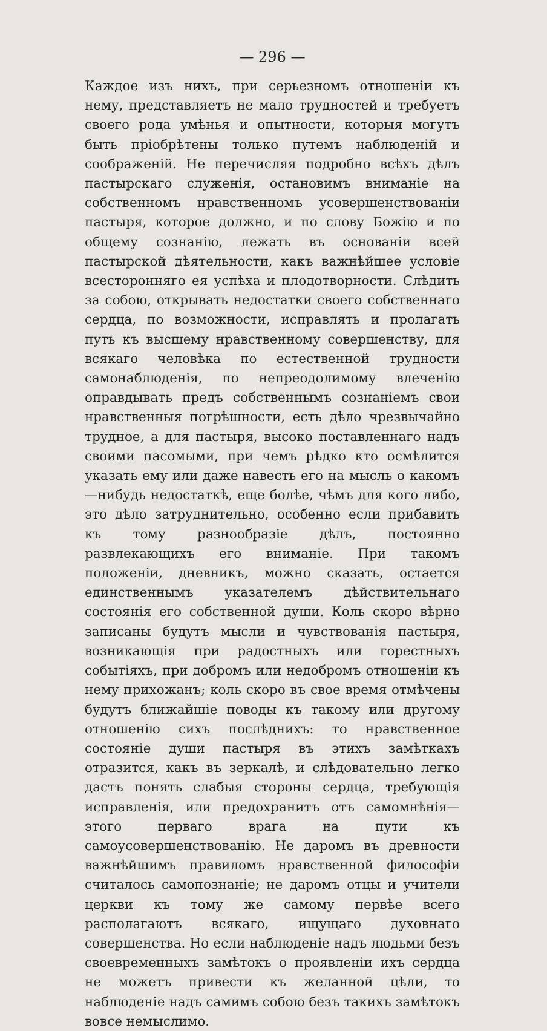— 296 —
Каждое изъ нихъ, при серьезномъ отношеніи къ нему, представляетъ не мало трудностей и требуетъ своего рода умѣнья и опытности, которыя могутъ быть пріобрѣтены только путемъ наблюденій и соображеній. Не перечисляя подробно всѣхъ дѣлъ пастырскаго служенія, остановимъ вниманіе на собственномъ нравственномъ усовершенствованіи пастыря, которое должно, и по слову Божію и по общему сознанію, лежать въ основаніи всей пастырской дѣятельности, какъ важнѣйшее условіе всесторонняго ея успѣха и плодотворности. Слѣдить за собою, открывать недостатки своего собственнаго сердца, по возможности, исправлять и пролагать путь къ высшему нравственному совершенству, для всякаго человѣка по естественной трудности самонаблюденія, по непреодолимому влеченію оправдывать предъ собственнымъ сознаніемъ свои нравственныя погрѣшности, есть дѣло чрезвычайно трудное, а для пастыря, высоко поставленнаго надъ своими пасомыми, при чемъ рѣдко кто осмѣлится указать ему или даже навесть его на мысль о какомъ—нибудь недостаткѣ, еще болѣе, чѣмъ для кого либо, это дѣло затруднительно, особенно если прибавить къ тому разнообразіе дѣлъ, постоянно развлекающихъ его вниманіе. При такомъ положеніи, дневникъ, можно сказать, остается единственнымъ указателемъ дѣйствительнаго состоянія его собственной души. Коль скоро вѣрно записаны будутъ мысли и чувствованія пастыря, возникающія при радостныхъ или горестныхъ событіяхъ, при добромъ или недобромъ отношеніи къ нему прихожанъ; коль скоро въ свое время отмѣчены будутъ ближайшіе поводы къ такому или другому отношенію сихъ послѣднихъ: то нравственное состояніе души пастыря въ этихъ замѣткахъ отразится, какъ въ зеркалѣ, и слѣдовательно легко дастъ понять слабыя стороны сердца, требующія исправленія, или предохранитъ отъ самомнѣнія—этого перваго врага на пути къ самоусовершенствованію. Не даромъ въ древности важнѣйшимъ правиломъ нравственной философіи считалось самопознаніе; не даромъ отцы и учители церкви къ тому же самому первѣе всего располагаютъ всякаго, ищущаго духовнаго совершенства. Но если наблюденіе надъ людьми безъ своевременныхъ замѣтокъ о проявленіи ихъ сердца не можетъ привести къ желанной цѣли, то наблюденіе надъ самимъ собою безъ такихъ замѣтокъ вовсе немыслимо.